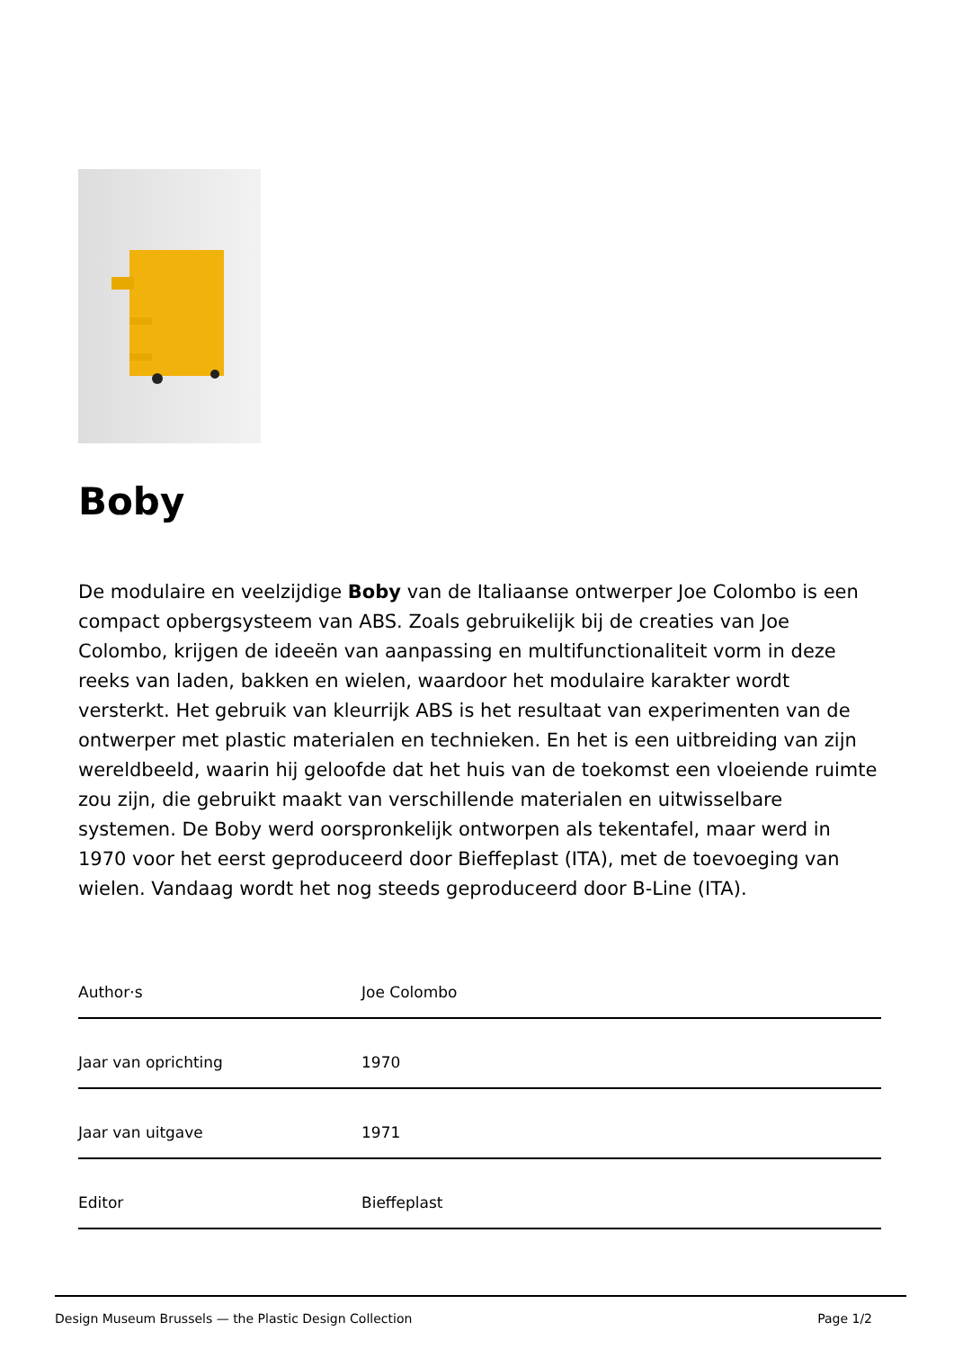Boby
De modulaire en veelzijdige Boby van de Italiaanse ontwerper Joe Colombo is een compact opbergsysteem van ABS. Zoals gebruikelijk bij de creaties van Joe Colombo, krijgen de ideeën van aanpassing en multifunctionaliteit vorm in deze reeks van laden, bakken en wielen, waardoor het modulaire karakter wordt versterkt. Het gebruik van kleurrijk ABS is het resultaat van experimenten van de ontwerper met plastic materialen en technieken. En het is een uitbreiding van zijn wereldbeeld, waarin hij geloofde dat het huis van de toekomst een vloeiende ruimte zou zijn, die gebruikt maakt van verschillende materialen en uitwisselbare systemen. De Boby werd oorspronkelijk ontworpen als tekentafel, maar werd in 1970 voor het eerst geproduceerd door Bieffeplast (ITA), met de toevoeging van wielen. Vandaag wordt het nog steeds geproduceerd door B-Line (ITA).
| Author·s | Joe Colombo |
| Jaar van oprichting | 1970 |
| Jaar van uitgave | 1971 |
| Editor | Bieffeplast |
Design Museum Brussels — the Plastic Design Collection Page 1/2